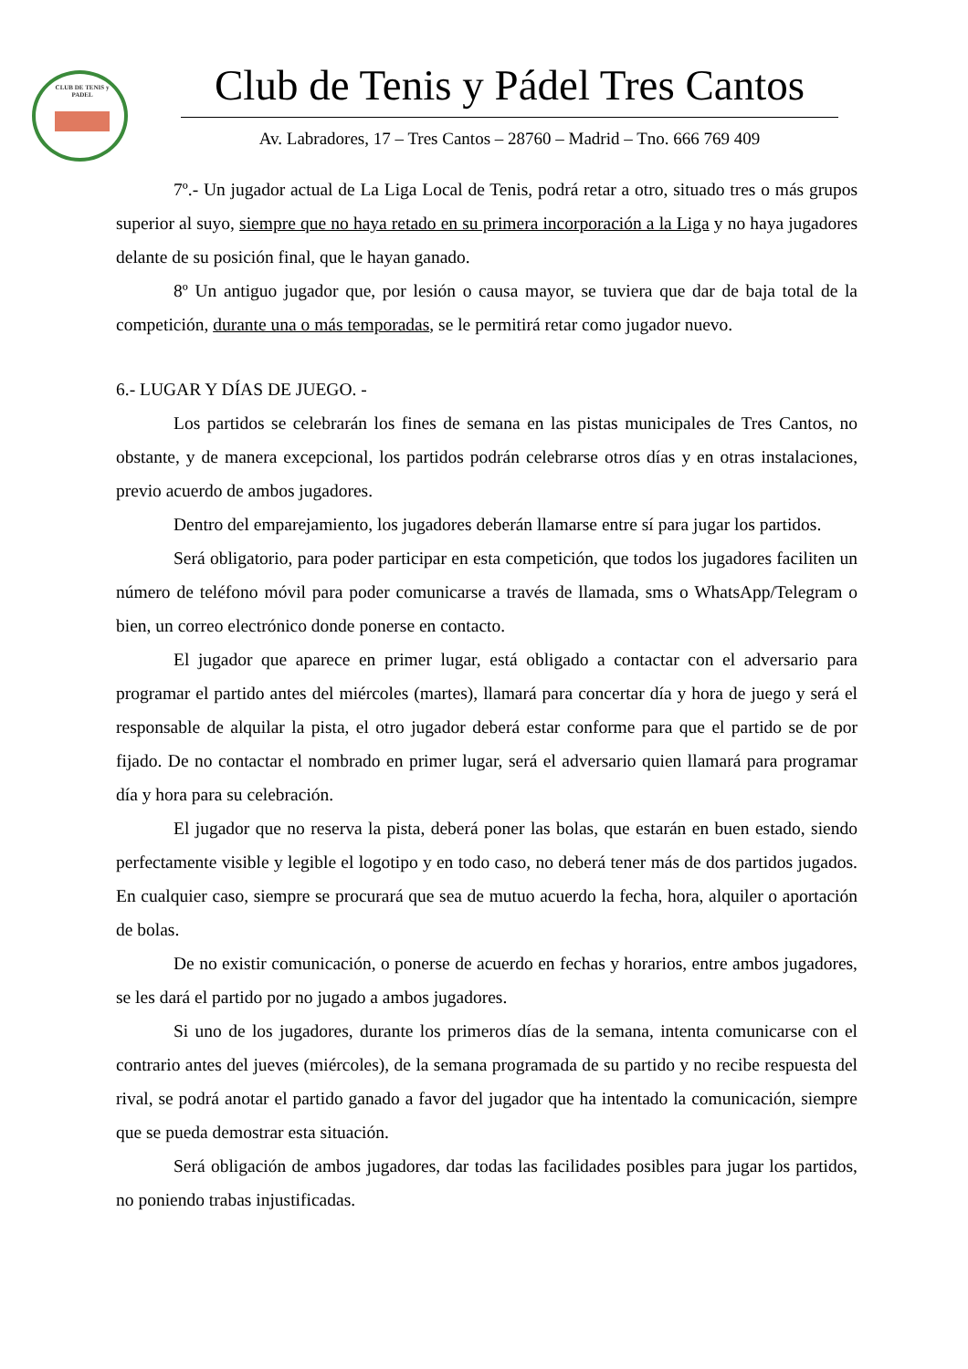CLUB DE TENIS y PADEL
Club de Tenis y Pádel Tres Cantos
Av. Labradores, 17 – Tres Cantos – 28760 – Madrid – Tno. 666 769 409
7º.- Un jugador actual de La Liga Local de Tenis, podrá retar a otro, situado tres o más grupos superior al suyo, siempre que no haya retado en su primera incorporación a la Liga y no haya jugadores delante de su posición final, que le hayan ganado.
8º Un antiguo jugador que, por lesión o causa mayor, se tuviera que dar de baja total de la competición, durante una o más temporadas, se le permitirá retar como jugador nuevo.
6.- LUGAR Y DÍAS DE JUEGO. -
Los partidos se celebrarán los fines de semana en las pistas municipales de Tres Cantos, no obstante, y de manera excepcional, los partidos podrán celebrarse otros días y en otras instalaciones, previo acuerdo de ambos jugadores.
Dentro del emparejamiento, los jugadores deberán llamarse entre sí para jugar los partidos.
Será obligatorio, para poder participar en esta competición, que todos los jugadores faciliten un número de teléfono móvil para poder comunicarse a través de llamada, sms o WhatsApp/Telegram o bien, un correo electrónico donde ponerse en contacto.
El jugador que aparece en primer lugar, está obligado a contactar con el adversario para programar el partido antes del miércoles (martes), llamará para concertar día y hora de juego y será el responsable de alquilar la pista, el otro jugador deberá estar conforme para que el partido se de por fijado. De no contactar el nombrado en primer lugar, será el adversario quien llamará para programar día y hora para su celebración.
El jugador que no reserva la pista, deberá poner las bolas, que estarán en buen estado, siendo perfectamente visible y legible el logotipo y en todo caso, no deberá tener más de dos partidos jugados. En cualquier caso, siempre se procurará que sea de mutuo acuerdo la fecha, hora, alquiler o aportación de bolas.
De no existir comunicación, o ponerse de acuerdo en fechas y horarios, entre ambos jugadores, se les dará el partido por no jugado a ambos jugadores.
Si uno de los jugadores, durante los primeros días de la semana, intenta comunicarse con el contrario antes del jueves (miércoles), de la semana programada de su partido y no recibe respuesta del rival, se podrá anotar el partido ganado a favor del jugador que ha intentado la comunicación, siempre que se pueda demostrar esta situación.
Será obligación de ambos jugadores, dar todas las facilidades posibles para jugar los partidos, no poniendo trabas injustificadas.